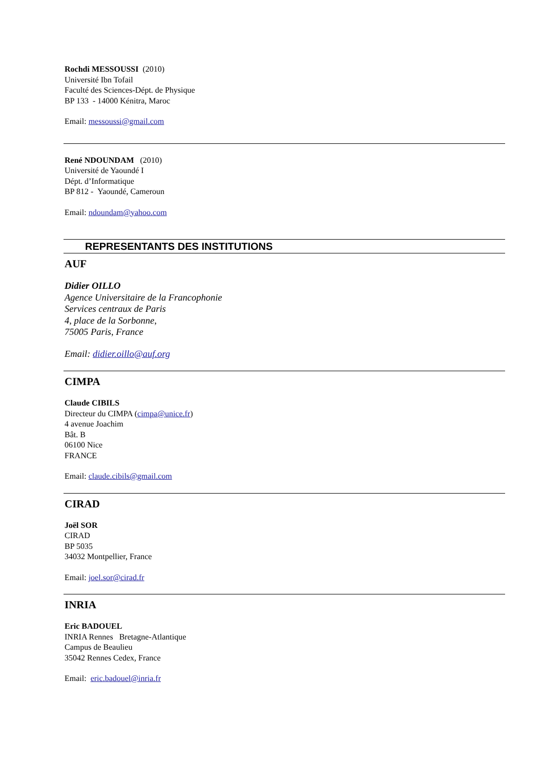Rochdi MESSOUSSI (2010)
Université Ibn Tofail
Faculté des Sciences-Dépt. de Physique
BP 133 - 14000 Kénitra, Maroc
Email: messoussi@gmail.com
René NDOUNDAM (2010)
Université de Yaoundé I
Dépt. d’Informatique
BP 812 - Yaoundé, Cameroun
Email: ndoundam@yahoo.com
REPRESENTANTS DES INSTITUTIONS
AUF
Didier OILLO
Agence Universitaire de la Francophonie
Services centraux de Paris
4, place de la Sorbonne,
75005 Paris, France
Email: didier.oillo@auf.org
CIMPA
Claude CIBILS
Directeur du CIMPA (cimpa@unice.fr)
4 avenue Joachim
Bât. B
06100 Nice
FRANCE
Email: claude.cibils@gmail.com
CIRAD
Joël SOR
CIRAD
BP 5035
34032 Montpellier, France
Email: joel.sor@cirad.fr
INRIA
Eric BADOUEL
INRIA Rennes Bretagne-Atlantique
Campus de Beaulieu
35042 Rennes Cedex, France
Email: eric.badouel@inria.fr